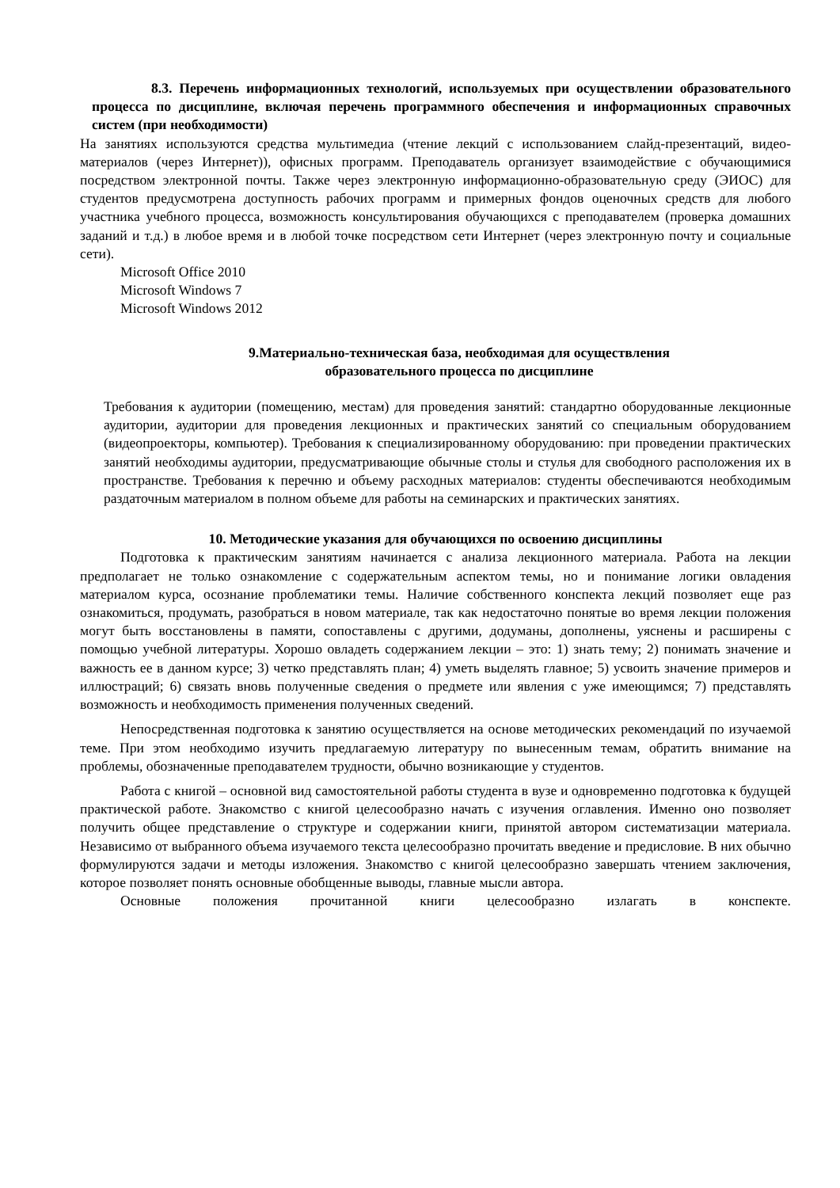8.3. Перечень информационных технологий, используемых при осуществлении образовательного процесса по дисциплине, включая перечень программного обеспечения и информационных справочных систем (при необходимости)
На занятиях используются средства мультимедиа (чтение лекций с использованием слайд-презентаций, видео-материалов (через Интернет)), офисных программ. Преподаватель организует взаимодействие с обучающимися посредством электронной почты. Также через электронную информационно-образовательную среду (ЭИОС) для студентов предусмотрена доступность рабочих программ и примерных фондов оценочных средств для любого участника учебного процесса, возможность консультирования обучающихся с преподавателем (проверка домашних заданий и т.д.) в любое время и в любой точке посредством сети Интернет (через электронную почту и социальные сети).
Microsoft Office 2010
Microsoft Windows 7
Microsoft Windows 2012
9.Материально-техническая база, необходимая для осуществления
образовательного процесса по дисциплине
Требования к аудитории (помещению, местам) для проведения занятий: стандартно оборудованные лекционные аудитории, аудитории для проведения лекционных и практических занятий со специальным оборудованием (видеопроекторы, компьютер). Требования к специализированному оборудованию: при проведении практических занятий необходимы аудитории, предусматривающие обычные столы и стулья для свободного расположения их в пространстве. Требования к перечню и объему расходных материалов: студенты обеспечиваются необходимым раздаточным материалом в полном объеме для работы на семинарских и практических занятиях.
10. Методические указания для обучающихся по освоению дисциплины
Подготовка к практическим занятиям начинается с анализа лекционного материала. Работа на лекции предполагает не только ознакомление с содержательным аспектом темы, но и понимание логики овладения материалом курса, осознание проблематики темы. Наличие собственного конспекта лекций позволяет еще раз ознакомиться, продумать, разобраться в новом материале, так как недостаточно понятые во время лекции положения могут быть восстановлены в памяти, сопоставлены с другими, додуманы, дополнены, уяснены и расширены с помощью учебной литературы. Хорошо овладеть содержанием лекции – это: 1) знать тему; 2) понимать значение и важность ее в данном курсе; 3) четко представлять план; 4) уметь выделять главное; 5) усвоить значение примеров и иллюстраций; 6) связать вновь полученные сведения о предмете или явления с уже имеющимся; 7) представлять возможность и необходимость применения полученных сведений.
Непосредственная подготовка к занятию осуществляется на основе методических рекомендаций по изучаемой теме. При этом необходимо изучить предлагаемую литературу по вынесенным темам, обратить внимание на проблемы, обозначенные преподавателем трудности, обычно возникающие у студентов.
Работа с книгой – основной вид самостоятельной работы студента в вузе и одновременно подготовка к будущей практической работе. Знакомство с книгой целесообразно начать с изучения оглавления. Именно оно позволяет получить общее представление о структуре и содержании книги, принятой автором систематизации материала. Независимо от выбранного объема изучаемого текста целесообразно прочитать введение и предисловие. В них обычно формулируются задачи и методы изложения. Знакомство с книгой целесообразно завершать чтением заключения, которое позволяет понять основные обобщенные выводы, главные мысли автора.
Основные положения прочитанной книги целесообразно излагать в конспекте.